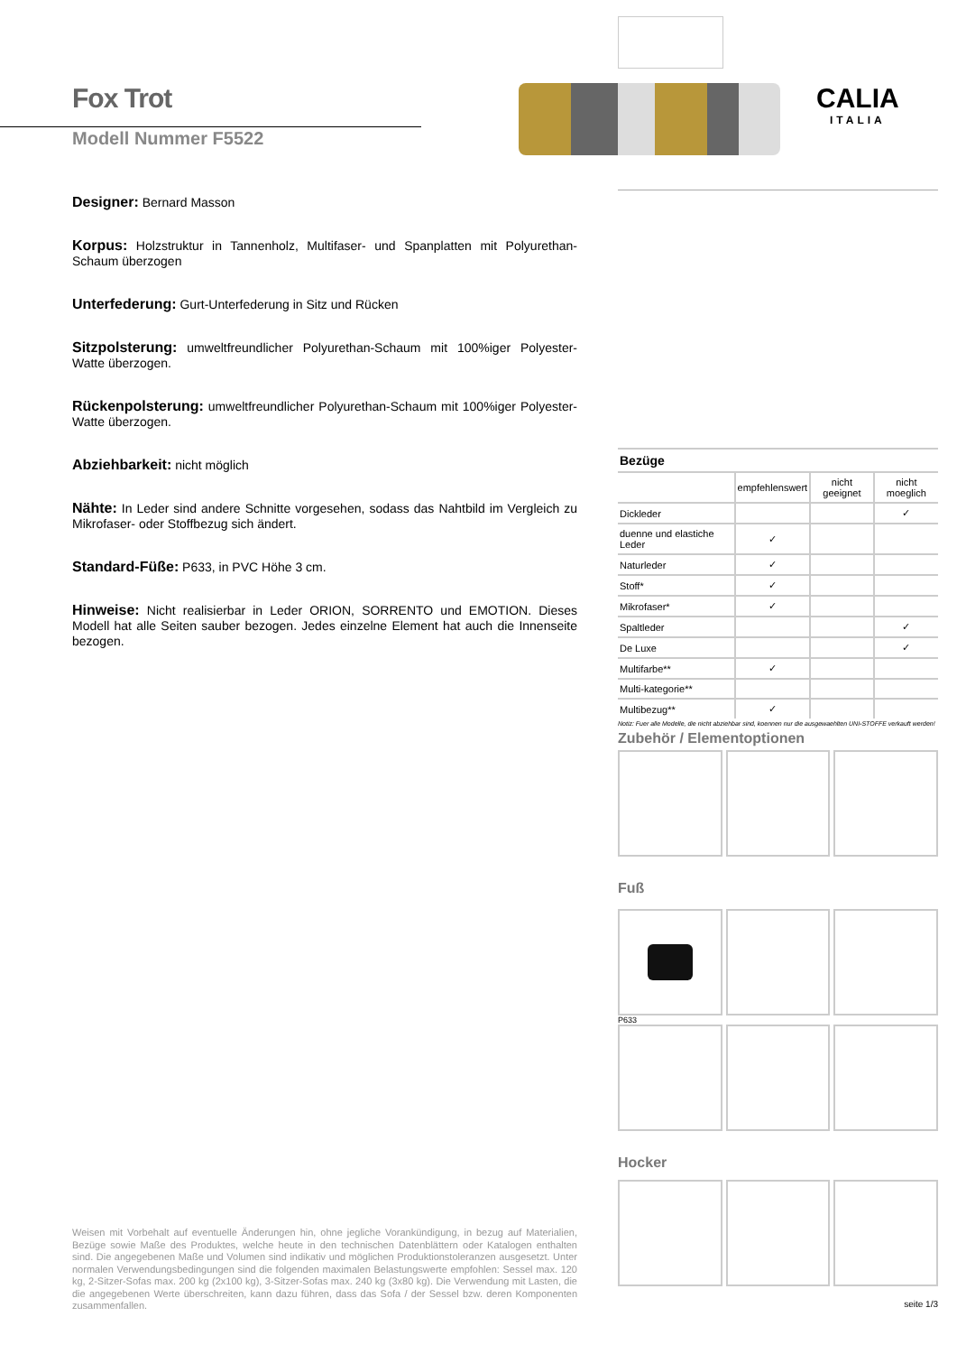Fox Trot
Modell Nummer F5522
Designer: Bernard Masson
Korpus: Holzstruktur in Tannenholz, Multifaser- und Spanplatten mit Polyurethan-Schaum überzogen
Unterfederung: Gurt-Unterfederung in Sitz und Rücken
Sitzpolsterung: umweltfreundlicher Polyurethan-Schaum mit 100%iger Polyester-Watte überzogen.
Rückenpolsterung: umweltfreundlicher Polyurethan-Schaum mit 100%iger Polyester-Watte überzogen.
Abziehbarkeit: nicht möglich
Nähte: In Leder sind andere Schnitte vorgesehen, sodass das Nahtbild im Vergleich zu Mikrofaser- oder Stoffbezug sich ändert.
Standard-Füße: P633, in PVC Höhe 3 cm.
Hinweise: Nicht realisierbar in Leder ORION, SORRENTO und EMOTION. Dieses Modell hat alle Seiten sauber bezogen. Jedes einzelne Element hat auch die Innenseite bezogen.
Weisen mit Vorbehalt auf eventuelle Änderungen hin, ohne jegliche Vorankündigung, in bezug auf Materialien, Bezüge sowie Maße des Produktes, welche heute in den technischen Datenblättern oder Katalogen enthalten sind. Die angegebenen Maße und Volumen sind indikativ und möglichen Produktionstoleranzen ausgesetzt. Unter normalen Verwendungsbedingungen sind die folgenden maximalen Belastungswerte empfohlen: Sessel max. 120 kg, 2-Sitzer-Sofas max. 200 kg (2x100 kg), 3-Sitzer-Sofas max. 240 kg (3x80 kg). Die Verwendung mit Lasten, die die angegebenen Werte überschreiten, kann dazu führen, dass das Sofa / der Sessel bzw. deren Komponenten zusammenfallen.
CALIA
ITALIA
| Bezüge | | | |
| --- | --- | --- | --- |
| | empfehlenswert | nicht geeignet | nicht moeglich |
| Dickleder | | | ✓ |
| duenne und elastiche Leder | ✓ | | |
| Naturleder | ✓ | | |
| Stoff* | ✓ | | |
| Mikrofaser* | ✓ | | |
| Spaltleder | | | ✓ |
| De Luxe | | | ✓ |
| Multifarbe** | ✓ | | |
| Multi-kategorie** | | | |
| Multibezug** | ✓ | | |
Notiz: Fuer alle Modelle, die nicht abziehbar sind, koennen nur die ausgewaehlten UNI-STOFFE verkauft werden!
Zubehör / Elementoptionen
Fuß
P633
Hocker
seite 1/3